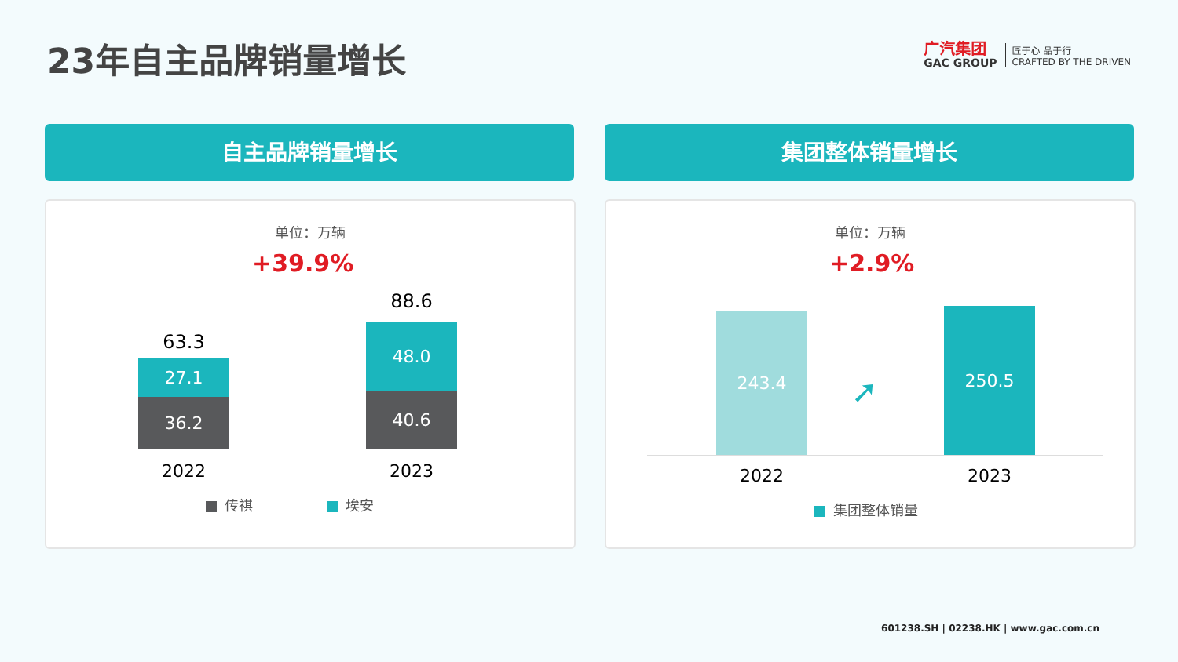23年自主品牌销量增长
广汽集团
GAC GROUP
匠于心 品于行
CRAFTED BY THE DRIVEN
自主品牌销量增长 集团整体销量增长
单位：万辆
+39.9%
63.3
27.1
36.2
88.6
48.0
40.6
2022 2023
传祺 埃安
单位：万辆
+2.9%
243.4
➚
250.5
2022 2023
集团整体销量
601238.SH | 02238.HK | www.gac.com.cn